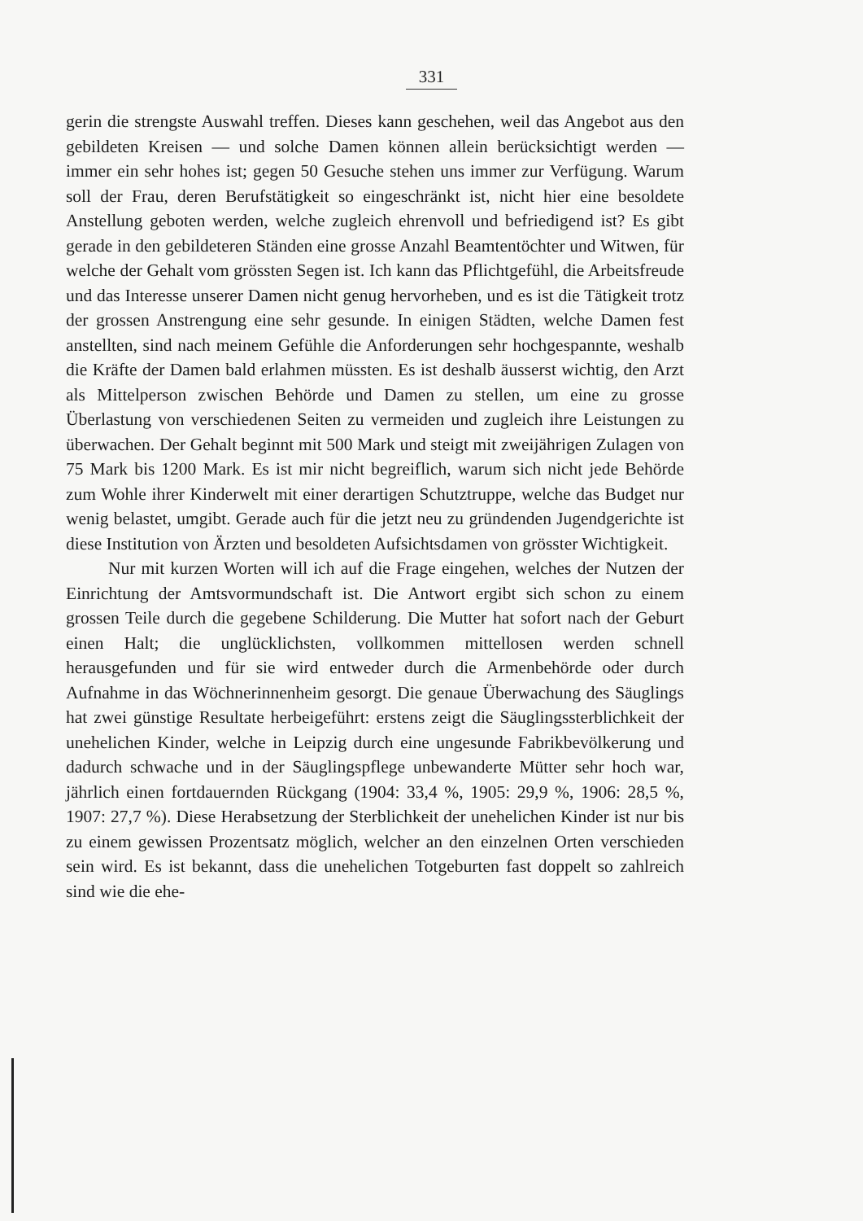331
gerin die strengste Auswahl treffen. Dieses kann geschehen, weil das Angebot aus den gebildeten Kreisen — und solche Damen können allein berücksichtigt werden — immer ein sehr hohes ist; gegen 50 Gesuche stehen uns immer zur Verfügung. Warum soll der Frau, deren Berufstätigkeit so eingeschränkt ist, nicht hier eine besoldete Anstellung geboten werden, welche zugleich ehrenvoll und befriedigend ist? Es gibt gerade in den gebildeteren Ständen eine grosse Anzahl Beamtentöchter und Witwen, für welche der Gehalt vom grössten Segen ist. Ich kann das Pflichtgefühl, die Arbeitsfreude und das Interesse unserer Damen nicht genug hervorheben, und es ist die Tätigkeit trotz der grossen Anstrengung eine sehr gesunde. In einigen Städten, welche Damen fest anstellten, sind nach meinem Gefühle die Anforderungen sehr hochgespannte, weshalb die Kräfte der Damen bald erlahmen müssten. Es ist deshalb äusserst wichtig, den Arzt als Mittelperson zwischen Behörde und Damen zu stellen, um eine zu grosse Überlastung von verschiedenen Seiten zu vermeiden und zugleich ihre Leistungen zu überwachen. Der Gehalt beginnt mit 500 Mark und steigt mit zweijährigen Zulagen von 75 Mark bis 1200 Mark. Es ist mir nicht begreiflich, warum sich nicht jede Behörde zum Wohle ihrer Kinderwelt mit einer derartigen Schutztruppe, welche das Budget nur wenig belastet, umgibt. Gerade auch für die jetzt neu zu gründenden Jugendgerichte ist diese Institution von Ärzten und besoldeten Aufsichtsdamen von grösster Wichtigkeit.
Nur mit kurzen Worten will ich auf die Frage eingehen, welches der Nutzen der Einrichtung der Amtsvormundschaft ist. Die Antwort ergibt sich schon zu einem grossen Teile durch die gegebene Schilderung. Die Mutter hat sofort nach der Geburt einen Halt; die unglücklichsten, vollkommen mittellosen werden schnell herausgefunden und für sie wird entweder durch die Armenbehörde oder durch Aufnahme in das Wöchnerinnenheim gesorgt. Die genaue Überwachung des Säuglings hat zwei günstige Resultate herbeigeführt: erstens zeigt die Säuglingssterblichkeit der unehelichen Kinder, welche in Leipzig durch eine ungesunde Fabrikbevölkerung und dadurch schwache und in der Säuglingspflege unbewanderte Mütter sehr hoch war, jährlich einen fortdauernden Rückgang (1904: 33,4 %, 1905: 29,9 %, 1906: 28,5 %, 1907: 27,7 %). Diese Herabsetzung der Sterblichkeit der unehelichen Kinder ist nur bis zu einem gewissen Prozentsatz möglich, welcher an den einzelnen Orten verschieden sein wird. Es ist bekannt, dass die unehelichen Totgeburten fast doppelt so zahlreich sind wie die ehe-